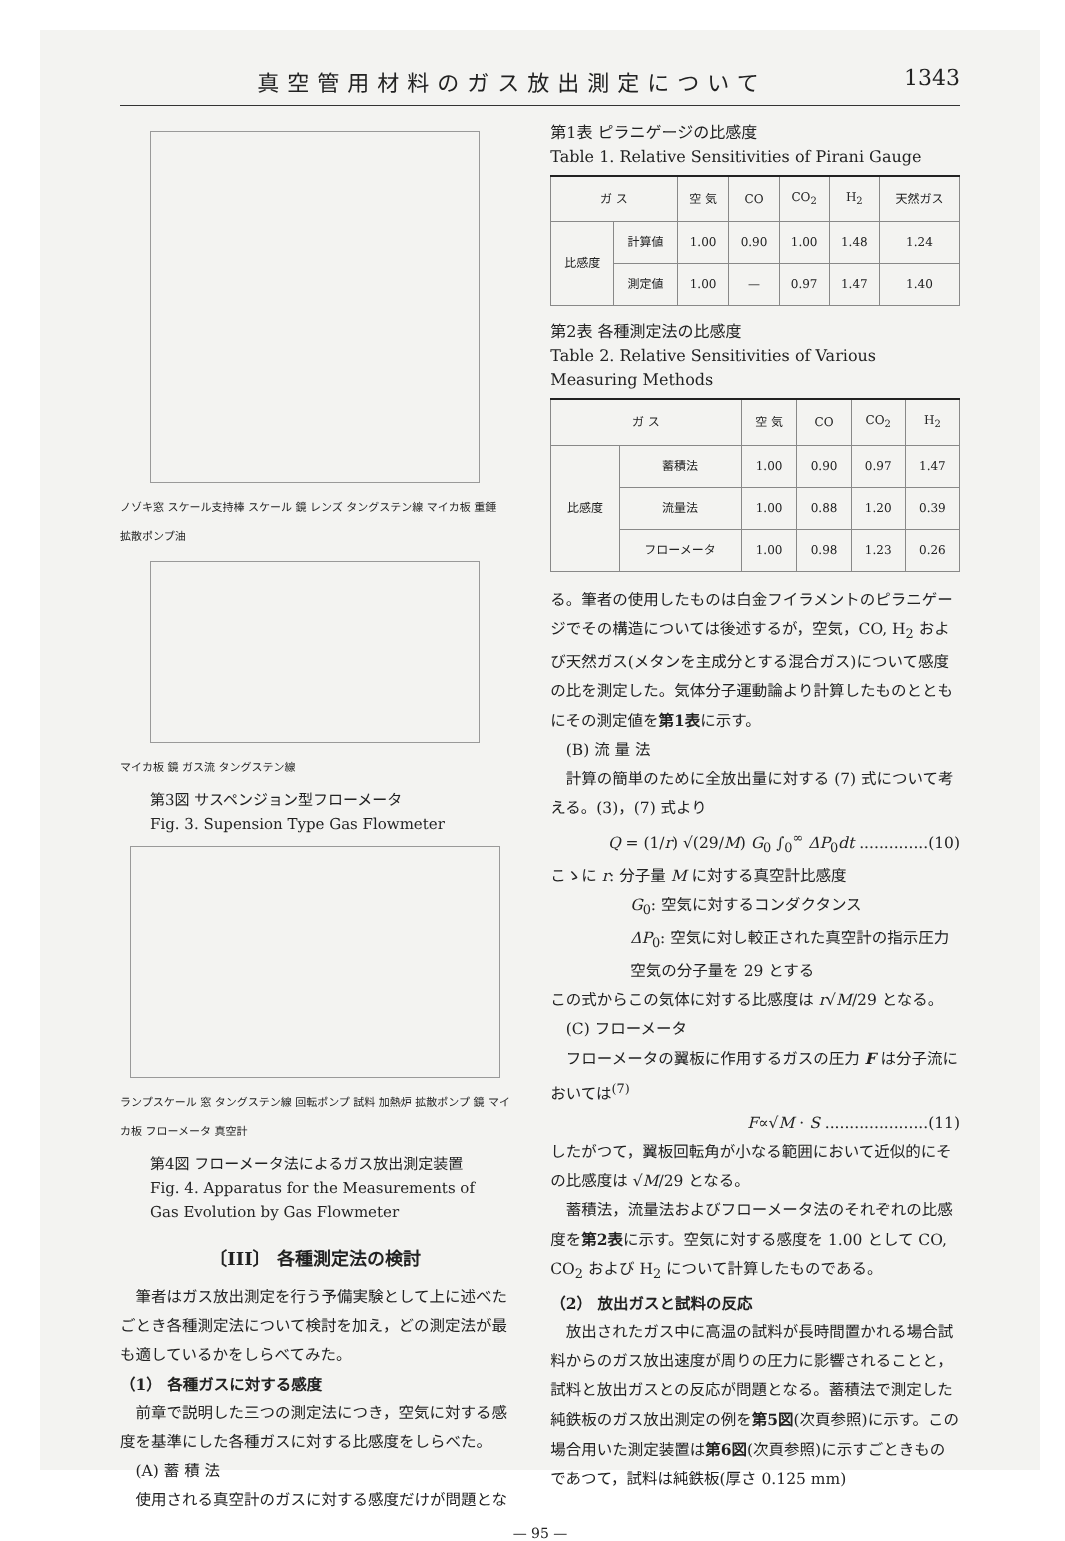真空管用材料のガス放出測定について 1343
ノゾキ窓 スケール支持棒 スケール 鏡 レンズ タングステン線 マイカ板 重錘 拡散ポンプ油
マイカ板 鏡 ガス流 タングステン線
第3図 サスペンジョン型フローメータ
Fig. 3. Supension Type Gas Flowmeter
ランプスケール 窓 タングステン線 回転ポンプ 試料 加熱炉 拡散ポンプ 鏡 マイカ板 フローメータ 真空計
第4図 フローメータ法によるガス放出測定装置
Fig. 4. Apparatus for the Measurements of Gas Evolution by Gas Flowmeter
〔III〕 各種測定法の検討
筆者はガス放出測定を行う予備実験として上に述べたごとき各種測定法について検討を加え，どの測定法が最も適しているかをしらべてみた。
（1） 各種ガスに対する感度
前章で説明した三つの測定法につき，空気に対する感度を基準にした各種ガスに対する比感度をしらべた。
(A) 蓄 積 法
使用される真空計のガスに対する感度だけが問題とな
第1表 ピラニゲージの比感度
Table 1. Relative Sensitivities of Pirani Gauge
| ガ ス | | 空 気 | CO | CO<sub>2</sub> | H<sub>2</sub> | 天然ガス |
| --- | --- | --- | --- | --- | --- | --- |
| 比感度 | 計算値 | 1.00 | 0.90 | 1.00 | 1.48 | 1.24 |
| | 測定値 | 1.00 | — | 0.97 | 1.47 | 1.40 |
第2表 各種測定法の比感度
Table 2. Relative Sensitivities of Various Measuring Methods
| ガ ス | | 空 気 | CO | CO<sub>2</sub> | H<sub>2</sub> |
| --- | --- | --- | --- | --- | --- |
| 比感度 | 蓄積法 | 1.00 | 0.90 | 0.97 | 1.47 |
| | 流量法 | 1.00 | 0.88 | 1.20 | 0.39 |
| | フローメータ | 1.00 | 0.98 | 1.23 | 0.26 |
る。筆者の使用したものは白金フイラメントのピラニゲージでその構造については後述するが，空気，CO, H<sub>2</sub> および天然ガス(メタンを主成分とする混合ガス)について感度の比を測定した。気体分子運動論より計算したものとともにその測定値を第1表に示す。
(B) 流 量 法
計算の簡単のために全放出量に対する (7) 式について考える。(3)，(7) 式より
Q = (1/r) √(29/M) G<sub>0</sub> ∫<sub>0</sub><sup>∞</sup> ΔP<sub>0</sub>dt ..............(10)
こゝに r: 分子量 M に対する真空計比感度
G<sub>0</sub>: 空気に対するコンダクタンス
ΔP<sub>0</sub>: 空気に対し較正された真空計の指示圧力
空気の分子量を 29 とする
この式からこの気体に対する比感度は r√M/29 となる。
(C) フローメータ
フローメータの翼板に作用するガスの圧力 F は分子流においては<sup>(7)</sup>
F∝√M · S .....................(11)
したがつて，翼板回転角が小なる範囲において近似的にその比感度は √M/29 となる。
蓄積法，流量法およびフローメータ法のそれぞれの比感度を第2表に示す。空気に対する感度を 1.00 として CO, CO<sub>2</sub> および H<sub>2</sub> について計算したものである。
（2） 放出ガスと試料の反応
放出されたガス中に高温の試料が長時間置かれる場合試料からのガス放出速度が周りの圧力に影響されることと，試料と放出ガスとの反応が問題となる。蓄積法で測定した純鉄板のガス放出測定の例を第5図(次頁参照)に示す。この場合用いた測定装置は第6図(次頁参照)に示すごときものであつて，試料は純鉄板(厚さ 0.125 mm)
— 95 —